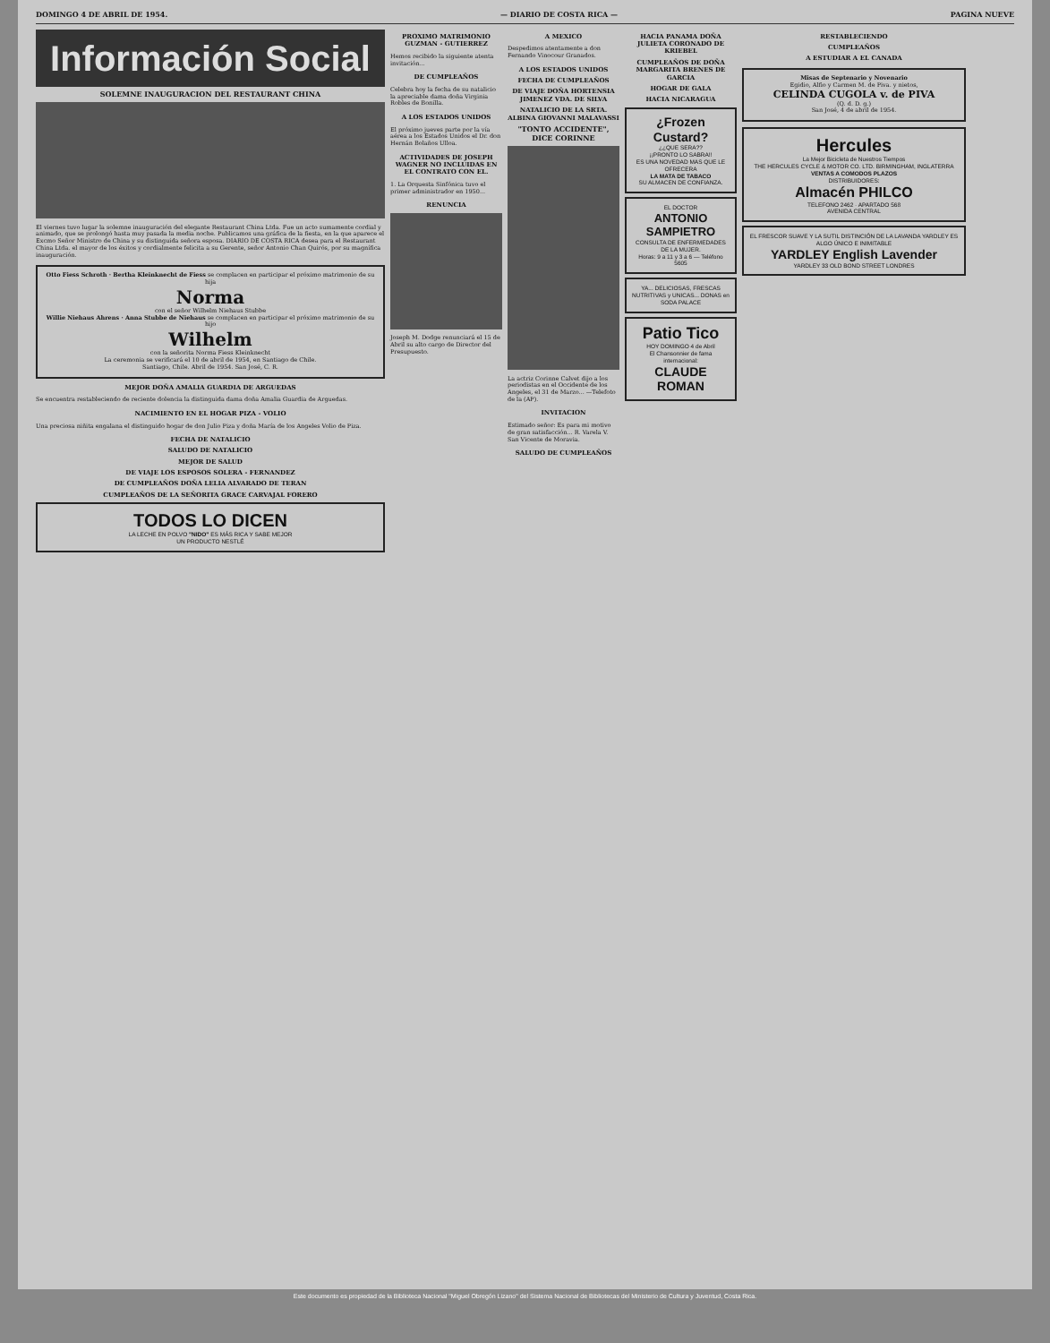DOMINGO 4 DE ABRIL DE 1954. — DIARIO DE COSTA RICA — PAGINA NUEVE
Información Social
SOLEMNE INAUGURACION DEL RESTAURANT CHINA
El viernes tuvo lugar la solemne inauguración del elegante Restaurant China Ltda. Fue un acto sumamente cordial y animado, que se prolongó hasta muy pasada la media noche. Publicamos una gráfica de la fiesta, en la que aparece el Excmo Señor Ministro de China y su distinguida señora esposa. DIARIO DE COSTA RICA desea para el Restaurant China Ltda. el mayor de los éxitos y cordialmente felicita a su Gerente, señor Antonio Chan Quirós, por su magnífica inauguración.
Otto Fiess Schroth · Bertha Kleinknecht de Fiess se complacen en participar el próximo matrimonio de su hija
Norma
con el señor Wilhelm Niehaus Stubbe
Willie Niehaus Ahrens · Anna Stubbe de Niehaus se complacen en participar el próximo matrimonio de su hijo
Wilhelm
con la señorita Norma Fiess Kleinknecht
La ceremonia se verificará el 10 de abril de 1954, en Santiago de Chile.
Santiago, Chile. Abril de 1954. San José, C. R.
MEJOR DOÑA AMALIA GUARDIA DE ARGUEDAS
Se encuentra restableciendo de reciente dolencia la distinguida dama doña Amalia Guardia de Arguedas.
NACIMIENTO EN EL HOGAR PIZA - VOLIO
Una preciosa niñita engalana el distinguido hogar de don Julio Piza y doña María de los Angeles Volio de Piza.
FECHA DE NATALICIO
SALUDO DE NATALICIO
MEJOR DE SALUD
DE VIAJE LOS ESPOSOS SOLERA - FERNANDEZ
DE CUMPLEAÑOS DOÑA LELIA ALVARADO DE TERAN
CUMPLEAÑOS DE LA SEÑORITA GRACE CARVAJAL FORERO
TODOS LO DICEN
LA LECHE EN POLVO "NIDO" ES MÁS RICA Y SABE MEJOR
UN PRODUCTO NESTLÉ
PROXIMO MATRIMONIO GUZMAN - GUTIERREZ
Hemos recibido la siguiente atenta invitación...
DE CUMPLEAÑOS
Celebra hoy la fecha de su natalicio la apreciable dama doña Virginia Robles de Bonilla.
A LOS ESTADOS UNIDOS
El próximo jueves parte por la vía aérea a los Estados Unidos el Dr. don Hernán Bolaños Ulloa.
ACTIVIDADES DE JOSEPH WAGNER NO INCLUIDAS EN EL CONTRATO CON EL.
1. La Orquesta Sinfónica tuvo el primer administrador en 1950...
RENUNCIA
Joseph M. Dodge renunciará el 15 de Abril su alto cargo de Director del Presupuesto.
A MEXICO
Despedimos atentamente a don Fernando Vinocour Granados.
A LOS ESTADOS UNIDOS
FECHA DE CUMPLEAÑOS
DE VIAJE DOÑA HORTENSIA JIMENEZ VDA. DE SILVA
NATALICIO DE LA SRTA. ALBINA GIOVANNI MALAVASSI
"TONTO ACCIDENTE", DICE CORINNE
La actriz Corinne Calvet dijo a los periodistas en el Occidente de los Angeles, el 31 de Marzo... —Telefoto de la (AP).
INVITACION
Estimado señor: Es para mi motivo de gran satisfacción... R. Varela V. San Vicente de Moravia.
SALUDO DE CUMPLEAÑOS
HACIA PANAMA DOÑA JULIETA CORONADO DE KRIEBEL
CUMPLEAÑOS DE DOÑA MARGARITA BRENES DE GARCIA
HOGAR DE GALA
HACIA NICARAGUA
¿Frozen Custard?
¿¿QUE SERA??
¡¡PRONTO LO SABRA!!
ES UNA NOVEDAD MAS QUE LE OFRECERA
LA MATA DE TABACO
SU ALMACEN DE CONFIANZA.
EL DOCTOR
ANTONIO SAMPIETRO
CONSULTA DE ENFERMEDADES DE LA MUJER.
Horas: 9 a 11 y 3 a 6 — Teléfono 5605
YA... DELICIOSAS, FRESCAS NUTRITIVAS y UNICAS... DONAS en SODA PALACE
Patio Tico
HOY DOMINGO 4 de Abril
El Chansonnier de fama internacional:
CLAUDE ROMAN
RESTABLECIENDO
CUMPLEAÑOS
A ESTUDIAR A EL CANADA
Misas de Septenario y Novenario
Egidio, Alfio y Carmen M. de Piva. y nietos,
CELINDA CUGOLA v. de PIVA
(Q. d. D. g.)
San José, 4 de abril de 1954.
Hercules
La Mejor Bicicleta de Nuestros Tiempos
THE HERCULES CYCLE & MOTOR CO. LTD. BIRMINGHAM, INGLATERRA
VENTAS A COMODOS PLAZOS
DISTRIBUIDORES:
Almacén PHILCO
TELEFONO 2462 · APARTADO 568
AVENIDA CENTRAL
EL FRESCOR SUAVE Y LA SUTIL DISTINCIÓN DE LA LAVANDA YARDLEY ES ALGO ÚNICO E INIMITABLE
YARDLEY English Lavender
YARDLEY 33 OLD BOND STREET LONDRES
Este documento es propiedad de la Biblioteca Nacional "Miguel Obregón Lizano" del Sistema Nacional de Bibliotecas del Ministerio de Cultura y Juventud, Costa Rica.